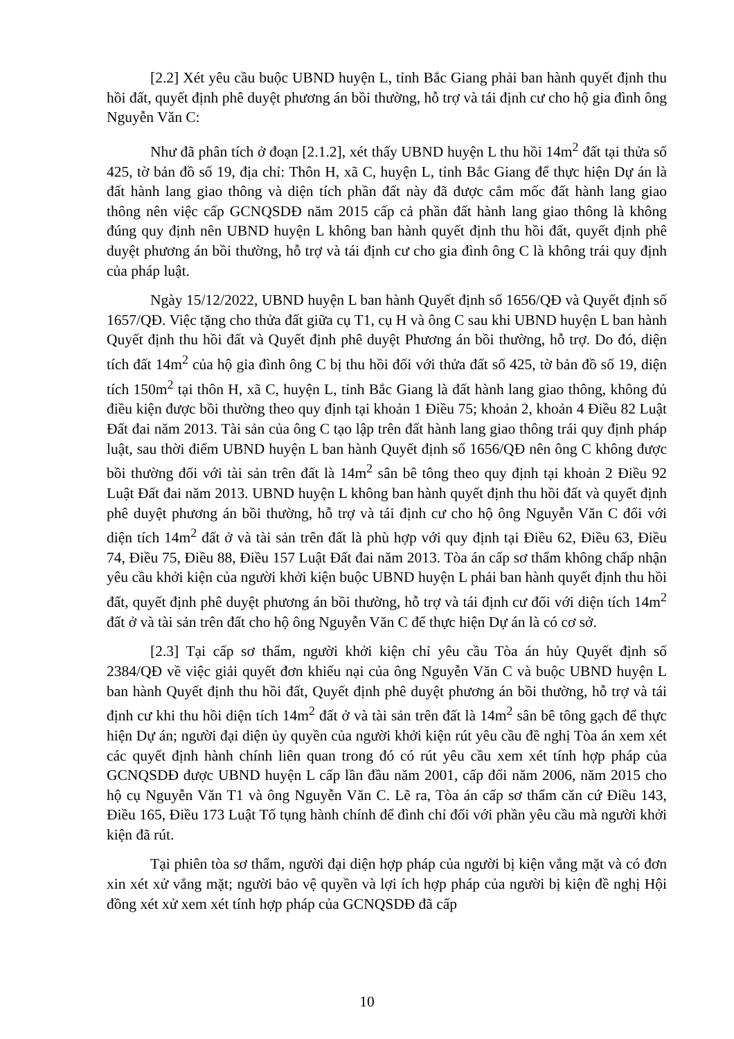[2.2] Xét yêu cầu buộc UBND huyện L, tỉnh Bắc Giang phải ban hành quyết định thu hồi đất, quyết định phê duyệt phương án bồi thường, hỗ trợ và tái định cư cho hộ gia đình ông Nguyễn Văn C:
Như đã phân tích ở đoạn [2.1.2], xét thấy UBND huyện L thu hồi 14m<sup>2</sup> đất tại thửa số 425, tờ bản đồ số 19, địa chỉ: Thôn H, xã C, huyện L, tỉnh Bắc Giang để thực hiện Dự án là đất hành lang giao thông và diện tích phần đất này đã được cắm mốc đất hành lang giao thông nên việc cấp GCNQSDĐ năm 2015 cấp cả phần đất hành lang giao thông là không đúng quy định nên UBND huyện L không ban hành quyết định thu hồi đất, quyết định phê duyệt phương án bồi thường, hỗ trợ và tái định cư cho gia đình ông C là không trái quy định của pháp luật.
Ngày 15/12/2022, UBND huyện L ban hành Quyết định số 1656/QĐ và Quyết định số 1657/QĐ. Việc tặng cho thửa đất giữa cụ T1, cụ H và ông C sau khi UBND huyện L ban hành Quyết định thu hồi đất và Quyết định phê duyệt Phương án bồi thường, hỗ trợ. Do đó, diện tích đất 14m<sup>2</sup> của hộ gia đình ông C bị thu hồi đối với thửa đất số 425, tờ bản đồ số 19, diện tích 150m<sup>2</sup> tại thôn H, xã C, huyện L, tỉnh Bắc Giang là đất hành lang giao thông, không đủ điều kiện được bồi thường theo quy định tại khoản 1 Điều 75; khoản 2, khoản 4 Điều 82 Luật Đất đai năm 2013. Tài sản của ông C tạo lập trên đất hành lang giao thông trái quy định pháp luật, sau thời điểm UBND huyện L ban hành Quyết định số 1656/QĐ nên ông C không được bồi thường đối với tài sản trên đất là 14m<sup>2</sup> sân bê tông theo quy định tại khoản 2 Điều 92 Luật Đất đai năm 2013. UBND huyện L không ban hành quyết định thu hồi đất và quyết định phê duyệt phương án bồi thường, hỗ trợ và tái định cư cho hộ ông Nguyễn Văn C đối với diện tích 14m<sup>2</sup> đất ở và tài sản trên đất là phù hợp với quy định tại Điều 62, Điều 63, Điều 74, Điều 75, Điều 88, Điều 157 Luật Đất đai năm 2013. Tòa án cấp sơ thẩm không chấp nhận yêu cầu khởi kiện của người khởi kiện buộc UBND huyện L phải ban hành quyết định thu hồi đất, quyết định phê duyệt phương án bồi thường, hỗ trợ và tái định cư đối với diện tích 14m<sup>2</sup> đất ở và tài sản trên đất cho hộ ông Nguyễn Văn C để thực hiện Dự án là có cơ sở.
[2.3] Tại cấp sơ thẩm, người khởi kiện chỉ yêu cầu Tòa án hủy Quyết định số 2384/QĐ về việc giải quyết đơn khiếu nại của ông Nguyễn Văn C và buộc UBND huyện L ban hành Quyết định thu hồi đất, Quyết định phê duyệt phương án bồi thường, hỗ trợ và tái định cư khi thu hồi diện tích 14m<sup>2</sup> đất ở và tài sản trên đất là 14m<sup>2</sup> sân bê tông gạch để thực hiện Dự án; người đại diện ủy quyền của người khởi kiện rút yêu cầu đề nghị Tòa án xem xét các quyết định hành chính liên quan trong đó có rút yêu cầu xem xét tính hợp pháp của GCNQSDĐ được UBND huyện L cấp lần đầu năm 2001, cấp đổi năm 2006, năm 2015 cho hộ cụ Nguyễn Văn T1 và ông Nguyễn Văn C. Lẽ ra, Tòa án cấp sơ thẩm căn cứ Điều 143, Điều 165, Điều 173 Luật Tố tụng hành chính để đình chỉ đối với phần yêu cầu mà người khởi kiện đã rút.
Tại phiên tòa sơ thẩm, người đại diện hợp pháp của người bị kiện vắng mặt và có đơn xin xét xử vắng mặt; người bảo vệ quyền và lợi ích hợp pháp của người bị kiện đề nghị Hội đồng xét xử xem xét tính hợp pháp của GCNQSDĐ đã cấp
10